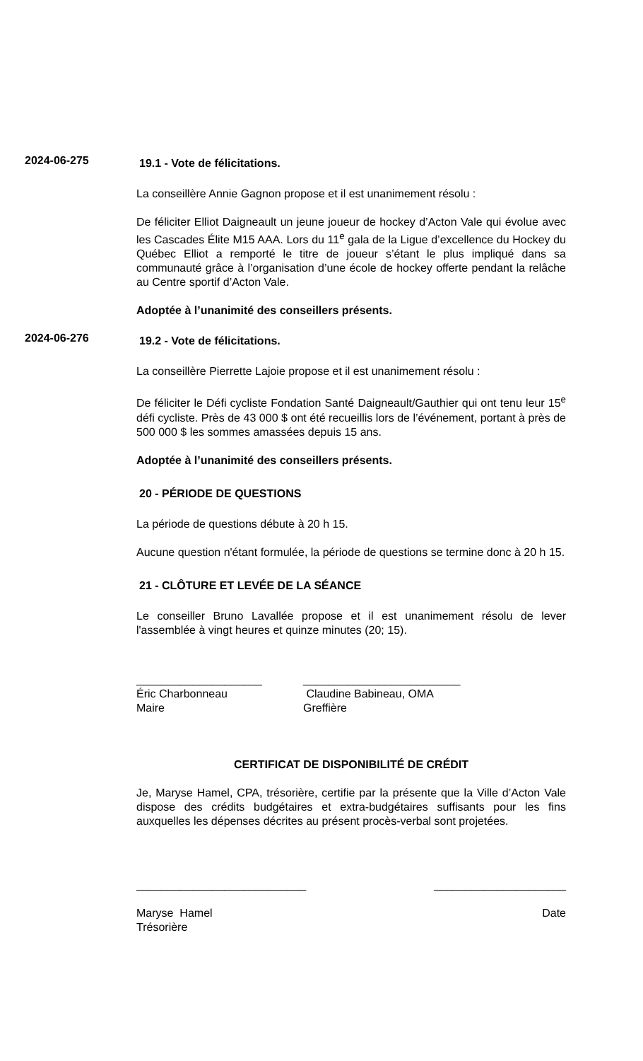2024-06-275
19.1 - Vote de félicitations.
La conseillère Annie Gagnon propose et il est unanimement résolu :
De féliciter Elliot Daigneault un jeune joueur de hockey d’Acton Vale qui évolue avec les Cascades Élite M15 AAA. Lors du 11<sup>e</sup> gala de la Ligue d’excellence du Hockey du Québec Elliot a remporté le titre de joueur s’étant le plus impliqué dans sa communauté grâce à l’organisation d’une école de hockey offerte pendant la relâche au Centre sportif d’Acton Vale.
Adoptée à l’unanimité des conseillers présents.
2024-06-276
19.2 - Vote de félicitations.
La conseillère Pierrette Lajoie propose et il est unanimement résolu :
De féliciter le Défi cycliste Fondation Santé Daigneault/Gauthier qui ont tenu leur 15<sup>e</sup> défi cycliste. Près de 43 000 $ ont été recueillis lors de l’événement, portant à près de 500 000 $ les sommes amassées depuis 15 ans.
Adoptée à l’unanimité des conseillers présents.
20 - PÉRIODE DE QUESTIONS
La période de questions débute à 20 h 15.
Aucune question n'étant formulée, la période de questions se termine donc à 20 h 15.
21 - CLÔTURE ET LEVÉE DE LA SÉANCE
Le conseiller Bruno Lavallée propose et il est unanimement résolu de lever l'assemblée à vingt heures et quinze minutes (20; 15).
____________________
Éric Charbonneau
Maire
_________________________
Claudine Babineau, OMA
Greffière
CERTIFICAT DE DISPONIBILITÉ DE CRÉDIT
Je, Maryse Hamel, CPA, trésorière, certifie par la présente que la Ville d’Acton Vale dispose des crédits budgétaires et extra-budgétaires suffisants pour les fins auxquelles les dépenses décrites au présent procès-verbal sont projetées.
___________________________
Maryse Hamel
Trésorière
_____________________
Date